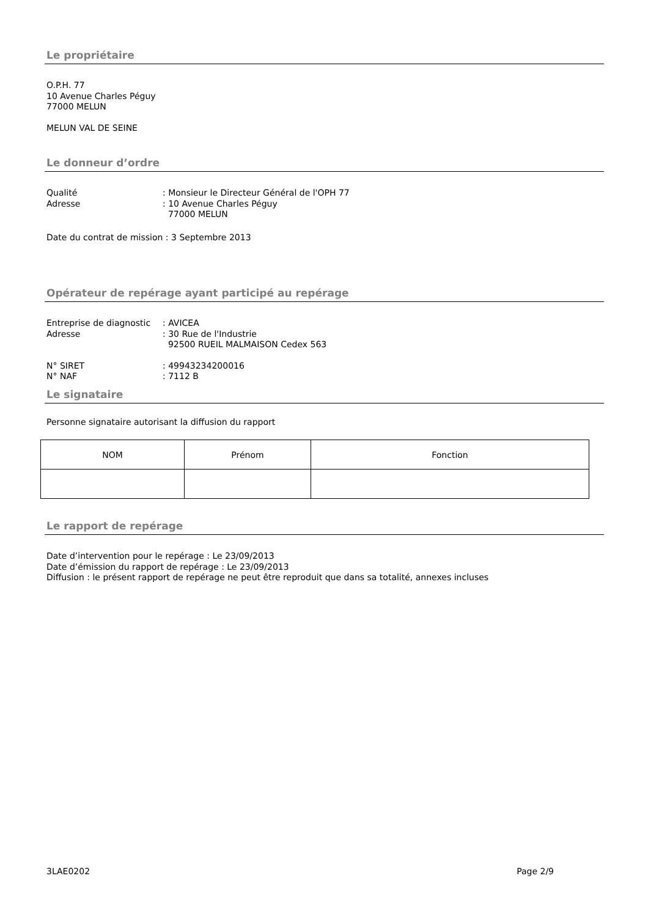Le propriétaire
O.P.H. 77
10 Avenue Charles Péguy
77000 MELUN
MELUN VAL DE SEINE
Le donneur d’ordre
Qualité: Monsieur le Directeur Général de l'OPH 77 Adresse: 10 Avenue Charles Péguy
77000 MELUN
Date du contrat de mission : 3 Septembre 2013
Opérateur de repérage ayant participé au repérage
Entreprise de diagnostic: AVICEA Adresse: 30 Rue de l'Industrie
92500 RUEIL MALMAISON Cedex 563
N° SIRET: 49943234200016 N° NAF: 7112 B
Le signataire
Personne signataire autorisant la diffusion du rapport
| NOM | Prénom | Fonction |
Le rapport de repérage
Date d’intervention pour le repérage : Le 23/09/2013
Date d’émission du rapport de repérage : Le 23/09/2013
Diffusion : le présent rapport de repérage ne peut être reproduit que dans sa totalité, annexes incluses
3LAE0202 Page 2/9